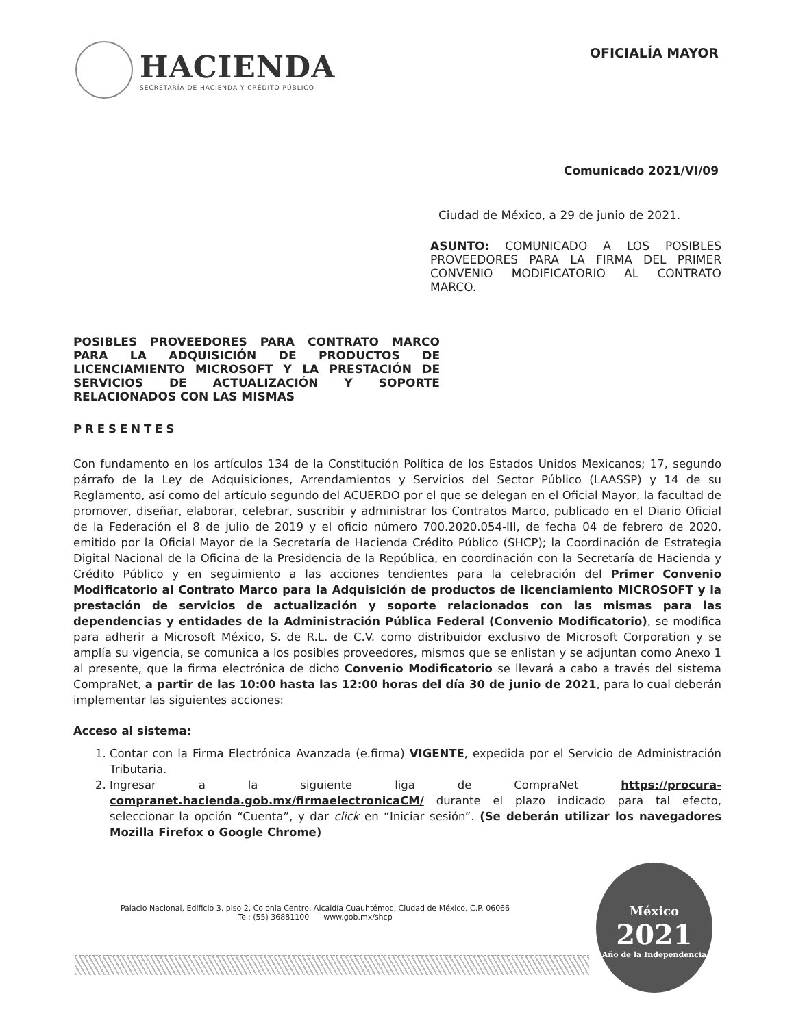HACIENDA
SECRETARÍA DE HACIENDA Y CRÉDITO PÚBLICO
OFICIALÍA MAYOR
Comunicado 2021/VI/09
Ciudad de México, a 29 de junio de 2021.
ASUNTO: COMUNICADO A LOS POSIBLES PROVEEDORES PARA LA FIRMA DEL PRIMER CONVENIO MODIFICATORIO AL CONTRATO MARCO.
POSIBLES PROVEEDORES PARA CONTRATO MARCO PARA LA ADQUISICIÓN DE PRODUCTOS DE LICENCIAMIENTO MICROSOFT Y LA PRESTACIÓN DE SERVICIOS DE ACTUALIZACIÓN Y SOPORTE RELACIONADOS CON LAS MISMAS
PRESENTES
Con fundamento en los artículos 134 de la Constitución Política de los Estados Unidos Mexicanos; 17, segundo párrafo de la Ley de Adquisiciones, Arrendamientos y Servicios del Sector Público (LAASSP) y 14 de su Reglamento, así como del artículo segundo del ACUERDO por el que se delegan en el Oficial Mayor, la facultad de promover, diseñar, elaborar, celebrar, suscribir y administrar los Contratos Marco, publicado en el Diario Oficial de la Federación el 8 de julio de 2019 y el oficio número 700.2020.054-III, de fecha 04 de febrero de 2020, emitido por la Oficial Mayor de la Secretaría de Hacienda Crédito Público (SHCP); la Coordinación de Estrategia Digital Nacional de la Oficina de la Presidencia de la República, en coordinación con la Secretaría de Hacienda y Crédito Público y en seguimiento a las acciones tendientes para la celebración del Primer Convenio Modificatorio al Contrato Marco para la Adquisición de productos de licenciamiento MICROSOFT y la prestación de servicios de actualización y soporte relacionados con las mismas para las dependencias y entidades de la Administración Pública Federal (Convenio Modificatorio), se modifica para adherir a Microsoft México, S. de R.L. de C.V. como distribuidor exclusivo de Microsoft Corporation y se amplía su vigencia, se comunica a los posibles proveedores, mismos que se enlistan y se adjuntan como Anexo 1 al presente, que la firma electrónica de dicho Convenio Modificatorio se llevará a cabo a través del sistema CompraNet, a partir de las 10:00 hasta las 12:00 horas del día 30 de junio de 2021, para lo cual deberán implementar las siguientes acciones:
Acceso al sistema:
1. Contar con la Firma Electrónica Avanzada (e.firma) VIGENTE, expedida por el Servicio de Administración Tributaria.
2. Ingresar a la siguiente liga de CompraNet https://procura-compranet.hacienda.gob.mx/firmaelectronicaCM/ durante el plazo indicado para tal efecto, seleccionar la opción “Cuenta”, y dar click en “Iniciar sesión”. (Se deberán utilizar los navegadores Mozilla Firefox o Google Chrome)
Palacio Nacional, Edificio 3, piso 2, Colonia Centro, Alcaldía Cuauhtémoc, Ciudad de México, C.P. 06066
Tel: (55) 36881100 www.gob.mx/shcp
México
2021
Año de la Independencia